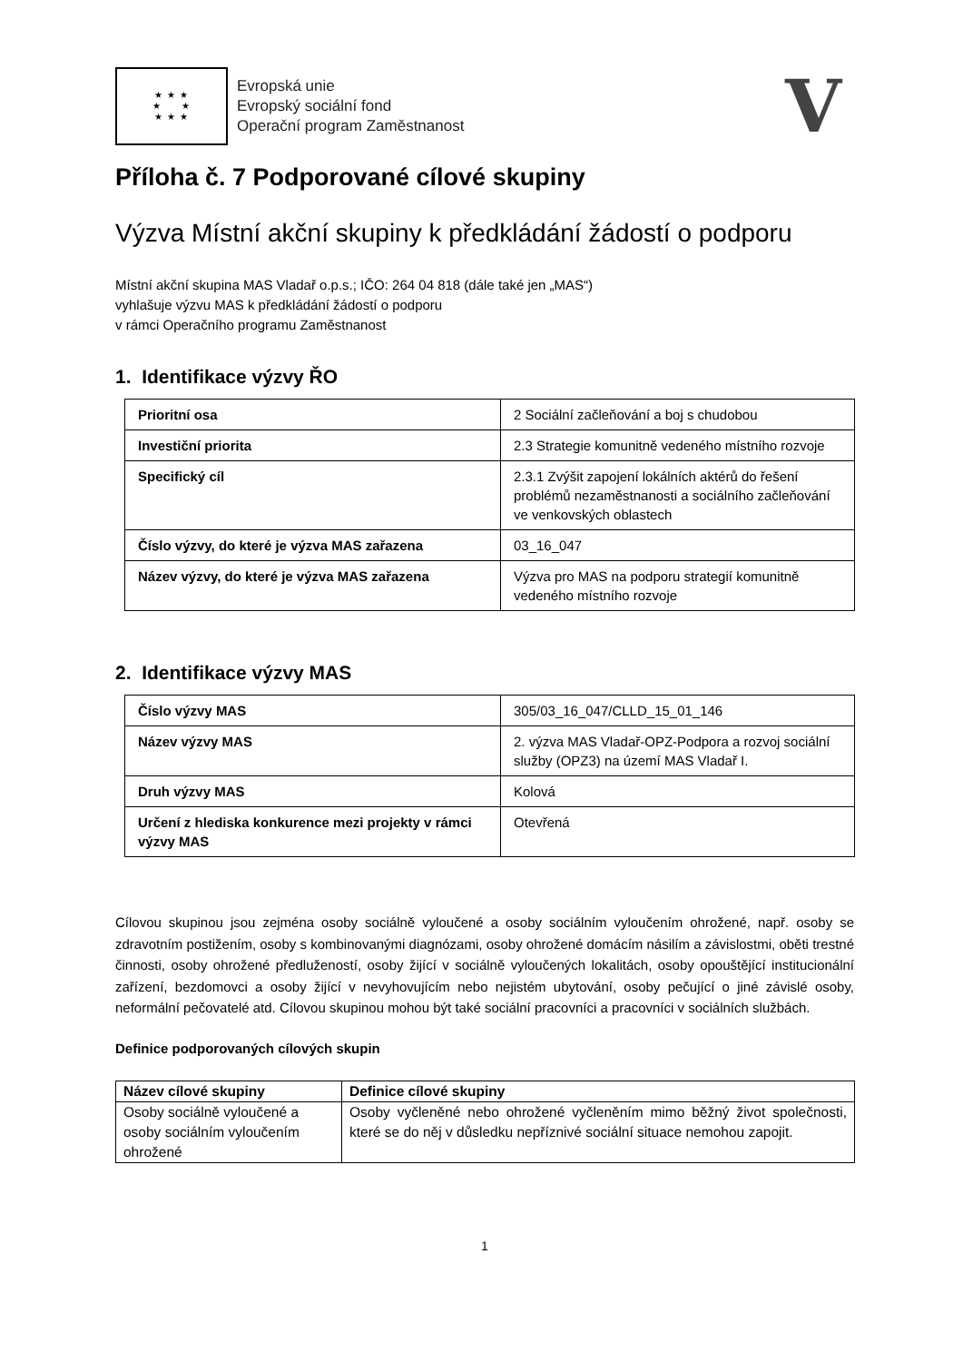★ ★ ★
★ ★
★ ★ ★
Evropská unie
Evropský sociální fond
Operační program Zaměstnanost
V
Příloha č. 7 Podporované cílové skupiny
Výzva Místní akční skupiny k předkládání žádostí o podporu
Místní akční skupina MAS Vladař o.p.s.; IČO: 264 04 818 (dále také jen „MAS“)
vyhlašuje výzvu MAS k předkládání žádostí o podporu
v rámci Operačního programu Zaměstnanost
1. Identifikace výzvy ŘO
| Prioritní osa | 2 Sociální začleňování a boj s chudobou |
| Investiční priorita | 2.3 Strategie komunitně vedeného místního rozvoje |
| Specifický cíl | 2.3.1 Zvýšit zapojení lokálních aktérů do řešení problémů nezaměstnanosti a sociálního začleňování ve venkovských oblastech |
| Číslo výzvy, do které je výzva MAS zařazena | 03_16_047 |
| Název výzvy, do které je výzva MAS zařazena | Výzva pro MAS na podporu strategií komunitně vedeného místního rozvoje |
2. Identifikace výzvy MAS
| Číslo výzvy MAS | 305/03_16_047/CLLD_15_01_146 |
| Název výzvy MAS | 2. výzva MAS Vladař-OPZ-Podpora a rozvoj sociální služby (OPZ3) na území MAS Vladař I. |
| Druh výzvy MAS | Kolová |
| Určení z hlediska konkurence mezi projekty v rámci výzvy MAS | Otevřená |
Cílovou skupinou jsou zejména osoby sociálně vyloučené a osoby sociálním vyloučením ohrožené, např. osoby se zdravotním postižením, osoby s kombinovanými diagnózami, osoby ohrožené domácím násilím a závislostmi, oběti trestné činnosti, osoby ohrožené předlužeností, osoby žijící v sociálně vyloučených lokalitách, osoby opouštějící institucionální zařízení, bezdomovci a osoby žijící v nevyhovujícím nebo nejistém ubytování, osoby pečující o jiné závislé osoby, neformální pečovatelé atd. Cílovou skupinou mohou být také sociální pracovníci a pracovníci v sociálních službách.
Definice podporovaných cílových skupin
| Název cílové skupiny | Definice cílové skupiny |
| --- | --- |
| Osoby sociálně vyloučené a osoby sociálním vyloučením ohrožené | Osoby vyčleněné nebo ohrožené vyčleněním mimo běžný život společnosti, které se do něj v důsledku nepříznivé sociální situace nemohou zapojit. |
1